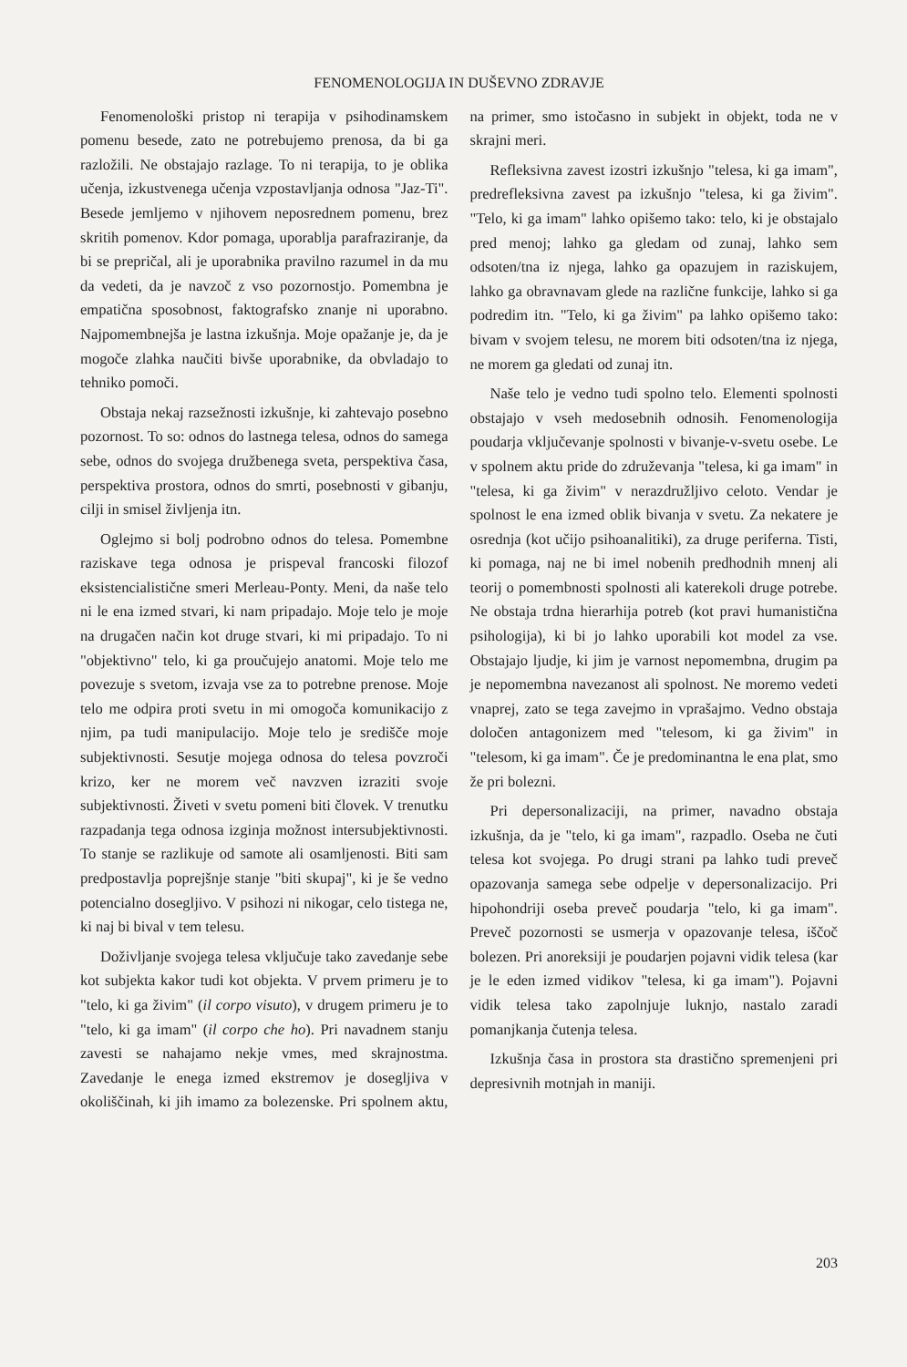FENOMENOLOGIJA IN DUŠEVNO ZDRAVJE
Fenomenološki pristop ni terapija v psihodinamskem pomenu besede, zato ne potrebujemo prenosa, da bi ga razložili. Ne obstajajo razlage. To ni terapija, to je oblika učenja, izkustvenega učenja vzpostavljanja odnosa "Jaz-Ti". Besede jemljemo v njihovem neposrednem pomenu, brez skritih pomenov. Kdor pomaga, uporablja parafraziranje, da bi se prepričal, ali je uporabnika pravilno razumel in da mu da vedeti, da je navzoč z vso pozornostjo. Pomembna je empatična sposobnost, faktografsko znanje ni uporabno. Najpomembnejša je lastna izkušnja. Moje opažanje je, da je mogoče zlahka naučiti bivše uporabnike, da obvladajo to tehniko pomoči.
Obstaja nekaj razsežnosti izkušnje, ki zahtevajo posebno pozornost. To so: odnos do lastnega telesa, odnos do samega sebe, odnos do svojega družbenega sveta, perspektiva časa, perspektiva prostora, odnos do smrti, posebnosti v gibanju, cilji in smisel življenja itn.
Oglejmo si bolj podrobno odnos do telesa. Pomembne raziskave tega odnosa je prispeval francoski filozof eksistencialistične smeri Merleau-Ponty. Meni, da naše telo ni le ena izmed stvari, ki nam pripadajo. Moje telo je moje na drugačen način kot druge stvari, ki mi pripadajo. To ni "objektivno" telo, ki ga proučujejo anatomi. Moje telo me povezuje s svetom, izvaja vse za to potrebne prenose. Moje telo me odpira proti svetu in mi omogoča komunikacijo z njim, pa tudi manipulacijo. Moje telo je središče moje subjektivnosti. Sesutje mojega odnosa do telesa povzroči krizo, ker ne morem več navzven izraziti svoje subjektivnosti. Živeti v svetu pomeni biti človek. V trenutku razpadanja tega odnosa izginja možnost intersubjektivnosti. To stanje se razlikuje od samote ali osamljenosti. Biti sam predpostavlja poprejšnje stanje "biti skupaj", ki je še vedno potencialno dosegljivo. V psihozi ni nikogar, celo tistega ne, ki naj bi bival v tem telesu.
Doživljanje svojega telesa vključuje tako zavedanje sebe kot subjekta kakor tudi kot objekta. V prvem primeru je to "telo, ki ga živim" (il corpo visuto), v drugem primeru je to "telo, ki ga imam" (il corpo che ho). Pri navadnem stanju zavesti se nahajamo nekje vmes, med skrajnostma. Zavedanje le enega izmed ekstremov je dosegljiva v okoliščinah, ki jih imamo za bolezenske. Pri spolnem aktu, na primer, smo istočasno in subjekt in objekt, toda ne v skrajni meri.
Refleksivna zavest izostri izkušnjo "telesa, ki ga imam", predrefleksivna zavest pa izkušnjo "telesa, ki ga živim". "Telo, ki ga imam" lahko opišemo tako: telo, ki je obstajalo pred menoj; lahko ga gledam od zunaj, lahko sem odsoten/tna iz njega, lahko ga opazujem in raziskujem, lahko ga obravnavam glede na različne funkcije, lahko si ga podredim itn. "Telo, ki ga živim" pa lahko opišemo tako: bivam v svojem telesu, ne morem biti odsoten/tna iz njega, ne morem ga gledati od zunaj itn.
Naše telo je vedno tudi spolno telo. Elementi spolnosti obstajajo v vseh medosebnih odnosih. Fenomenologija poudarja vključevanje spolnosti v bivanje-v-svetu osebe. Le v spolnem aktu pride do združevanja "telesa, ki ga imam" in "telesa, ki ga živim" v nerazdružljivo celoto. Vendar je spolnost le ena izmed oblik bivanja v svetu. Za nekatere je osrednja (kot učijo psihoanalitiki), za druge periferna. Tisti, ki pomaga, naj ne bi imel nobenih predhodnih mnenj ali teorij o pomembnosti spolnosti ali katerekoli druge potrebe. Ne obstaja trdna hierarhija potreb (kot pravi humanistična psihologija), ki bi jo lahko uporabili kot model za vse. Obstajajo ljudje, ki jim je varnost nepomembna, drugim pa je nepomembna navezanost ali spolnost. Ne moremo vedeti vnaprej, zato se tega zavejmo in vprašajmo. Vedno obstaja določen antagonizem med "telesom, ki ga živim" in "telesom, ki ga imam". Če je predominantna le ena plat, smo že pri bolezni.
Pri depersonalizaciji, na primer, navadno obstaja izkušnja, da je "telo, ki ga imam", razpadlo. Oseba ne čuti telesa kot svojega. Po drugi strani pa lahko tudi preveč opazovanja samega sebe odpelje v depersonalizacijo. Pri hipohondriji oseba preveč poudarja "telo, ki ga imam". Preveč pozornosti se usmerja v opazovanje telesa, iščoč bolezen. Pri anoreksiji je poudarjen pojavni vidik telesa (kar je le eden izmed vidikov "telesa, ki ga imam"). Pojavni vidik telesa tako zapolnjuje luknjo, nastalo zaradi pomanjkanja čutenja telesa.
Izkušnja časa in prostora sta drastično spremenjeni pri depresivnih motnjah in maniji.
203